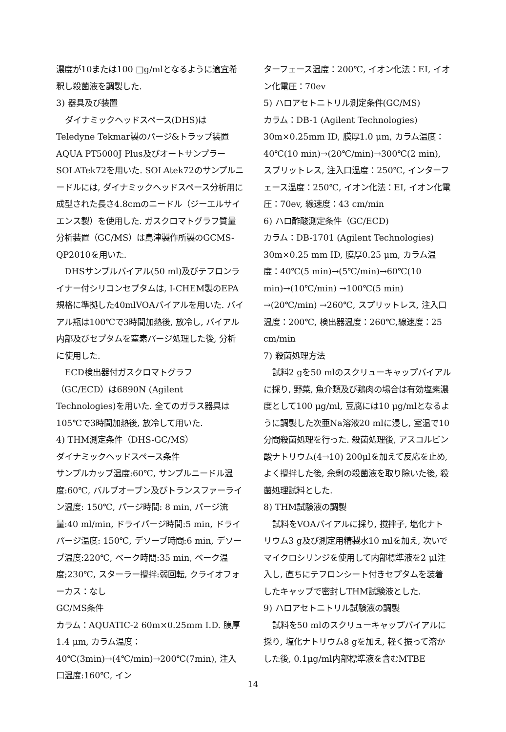濃度が10または100 □g/mlとなるように適宜希釈し殺菌液を調製した.
3) 器具及び装置
ダイナミックヘッドスペース(DHS)はTeledyne Tekmar製のパージ&トラップ装置AQUA PT5000J Plus及びオートサンプラーSOLATek72を用いた. SOLAtek72のサンプルニードルには, ダイナミックヘッドスペース分析用に成型された長さ4.8cmのニードル（ジーエルサイエンス製）を使用した. ガスクロマトグラフ質量分析装置（GC/MS）は島津製作所製のGCMS-QP2010を用いた.
DHSサンプルバイアル(50 ml)及びテフロンライナー付シリコンセプタムは, I-CHEM製のEPA規格に準拠した40mlVOAバイアルを用いた. バイアル瓶は100℃で3時間加熱後, 放冷し, バイアル内部及びセプタムを窒素パージ処理した後, 分析に使用した.
ECD検出器付ガスクロマトグラフ（GC/ECD）は6890N (Agilent Technologies)を用いた. 全てのガラス器具は105℃で3時間加熱後, 放冷して用いた.
4) THM測定条件（DHS-GC/MS）
ダイナミックヘッドスペース条件
サンプルカップ温度:60℃, サンプルニードル温度:60℃, バルブオーブン及びトランスファーライン温度: 150℃, パージ時間: 8 min, パージ流量:40 ml/min, ドライパージ時間:5 min, ドライパージ温度: 150℃, デソーブ時間:6 min, デソーブ温度:220℃, ベーク時間:35 min, ベーク温度;230℃, スターラー攪拌:弱回転, クライオフォーカス：なし
GC/MS条件
カラム：AQUATIC-2 60m×0.25mm I.D. 膜厚1.4 μm, カラム温度：40℃(3min)→(4℃/min)→200℃(7min), 注入口温度:160℃, イン
ターフェース温度：200℃, イオン化法：EI, イオン化電圧：70ev
5) ハロアセトニトリル測定条件(GC/MS)
カラム：DB-1 (Agilent Technologies) 30m×0.25mm ID, 膜厚1.0 μm, カラム温度：40℃(10 min)→(20℃/min)→300℃(2 min), スプリットレス, 注入口温度：250℃, インターフェース温度：250℃, イオン化法：EI, イオン化電圧：70ev, 線速度：43 cm/min
6) ハロ酢酸測定条件（GC/ECD)
カラム：DB-1701 (Agilent Technologies) 30m×0.25 mm ID, 膜厚0.25 μm, カラム温度：40℃(5 min)→(5℃/min)→60℃(10 min)→(10℃/min) →100℃(5 min) →(20℃/min) →260℃, スプリットレス, 注入口温度：200℃, 検出器温度：260℃,線速度：25 cm/min
7) 殺菌処理方法
試料2 gを50 mlのスクリューキャップバイアルに採り, 野菜, 魚介類及び鶏肉の場合は有効塩素濃度として100 μg/ml, 豆腐には10 μg/mlとなるように調製した次亜Na溶液20 mlに浸し, 室温で10分間殺菌処理を行った. 殺菌処理後, アスコルビン酸ナトリウム(4→10) 200μlを加えて反応を止め, よく攪拌した後, 余剰の殺菌液を取り除いた後, 殺菌処理試料とした.
8) THM試験液の調製
試料をVOAバイアルに採り, 撹拌子, 塩化ナトリウム3 g及び測定用精製水10 mlを加え, 次いでマイクロシリンジを使用して内部標準液を2 μl注入し, 直ちにテフロンシート付きセプタムを装着したキャップで密封しTHM試験液とした.
9) ハロアセトニトリル試験液の調製
試料を50 mlのスクリューキャップバイアルに採り, 塩化ナトリウム8 gを加え, 軽く振って溶かした後, 0.1μg/ml内部標準液を含むMTBE
14